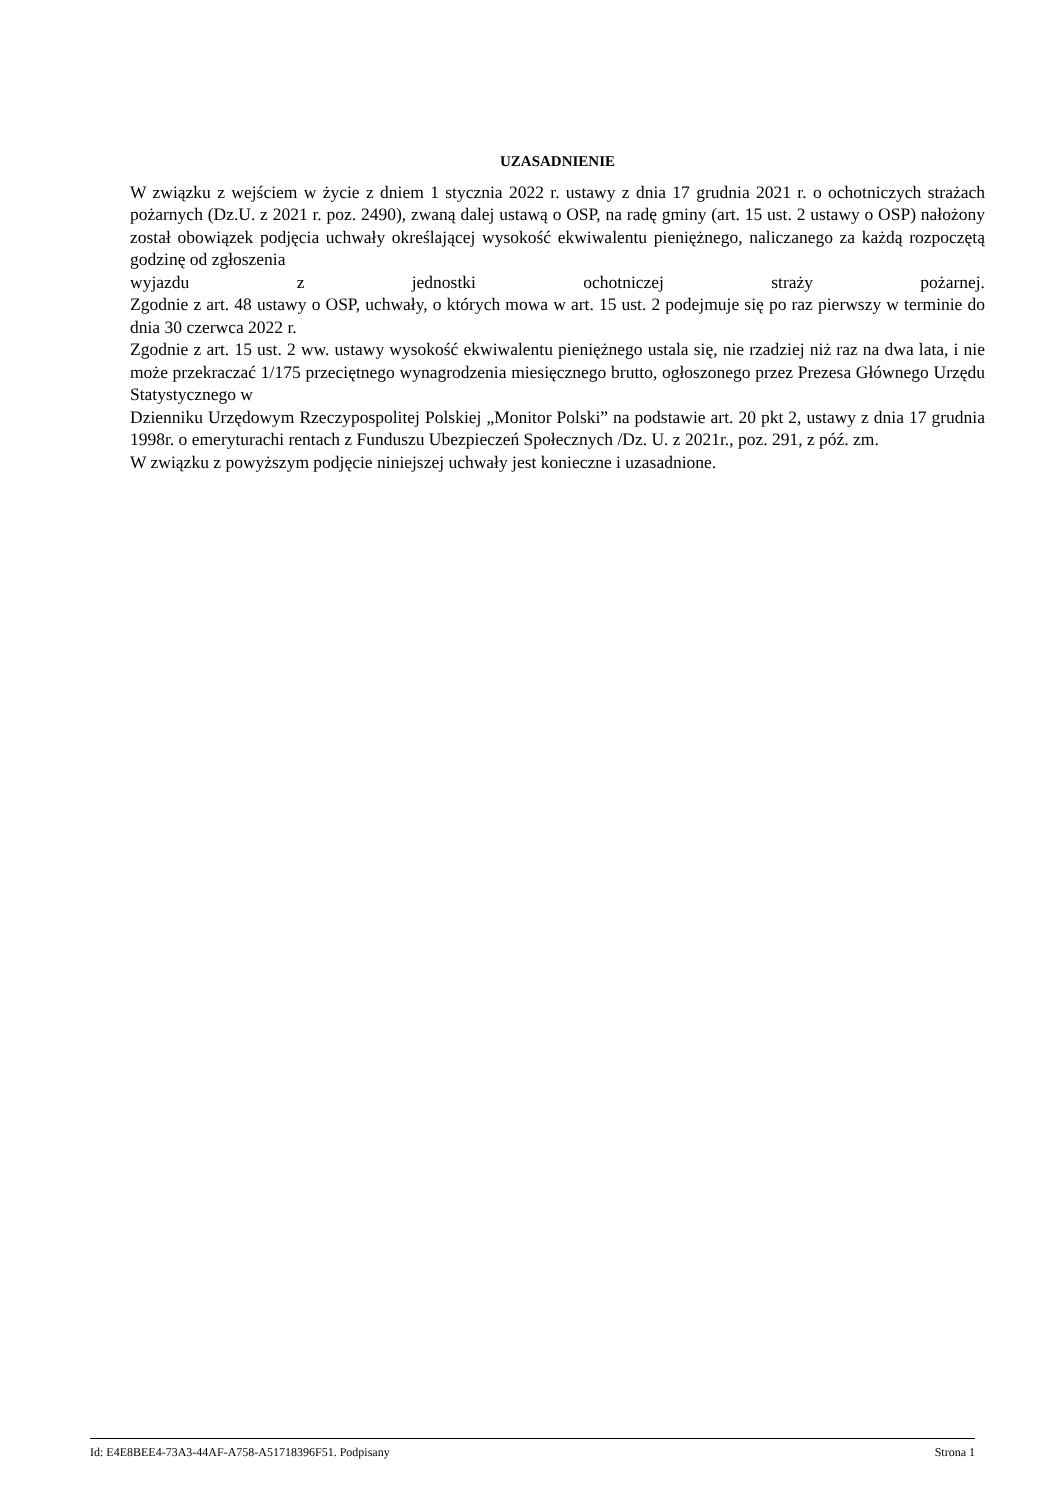UZASADNIENIE
W związku z wejściem w życie z dniem 1 stycznia 2022 r. ustawy z dnia 17 grudnia 2021 r. o ochotniczych strażach pożarnych (Dz.U. z 2021 r. poz. 2490), zwaną dalej ustawą o OSP, na radę gminy (art. 15 ust. 2 ustawy o OSP) nałożony został obowiązek podjęcia uchwały określającej wysokość ekwiwalentu pieniężnego, naliczanego za każdą rozpoczętą godzinę od zgłoszenia
wyjazdu z jednostki ochotniczej straży pożarnej.
Zgodnie z art. 48 ustawy o OSP, uchwały, o których mowa w art. 15 ust. 2 podejmuje się po raz pierwszy w terminie do dnia 30 czerwca 2022 r.
Zgodnie z art. 15 ust. 2 ww. ustawy wysokość ekwiwalentu pieniężnego ustala się, nie rzadziej niż raz na dwa lata, i nie może przekraczać 1/175 przeciętnego wynagrodzenia miesięcznego brutto, ogłoszonego przez Prezesa Głównego Urzędu Statystycznego w
Dzienniku Urzędowym Rzeczypospolitej Polskiej „Monitor Polski” na podstawie art. 20 pkt 2, ustawy z dnia 17 grudnia 1998r. o emeryturachi rentach z Funduszu Ubezpieczeń Społecznych /Dz. U. z 2021r., poz. 291, z póź. zm.
W związku z powyższym podjęcie niniejszej uchwały jest konieczne i uzasadnione.
Id: E4E8BEE4-73A3-44AF-A758-A51718396F51. Podpisany Strona 1